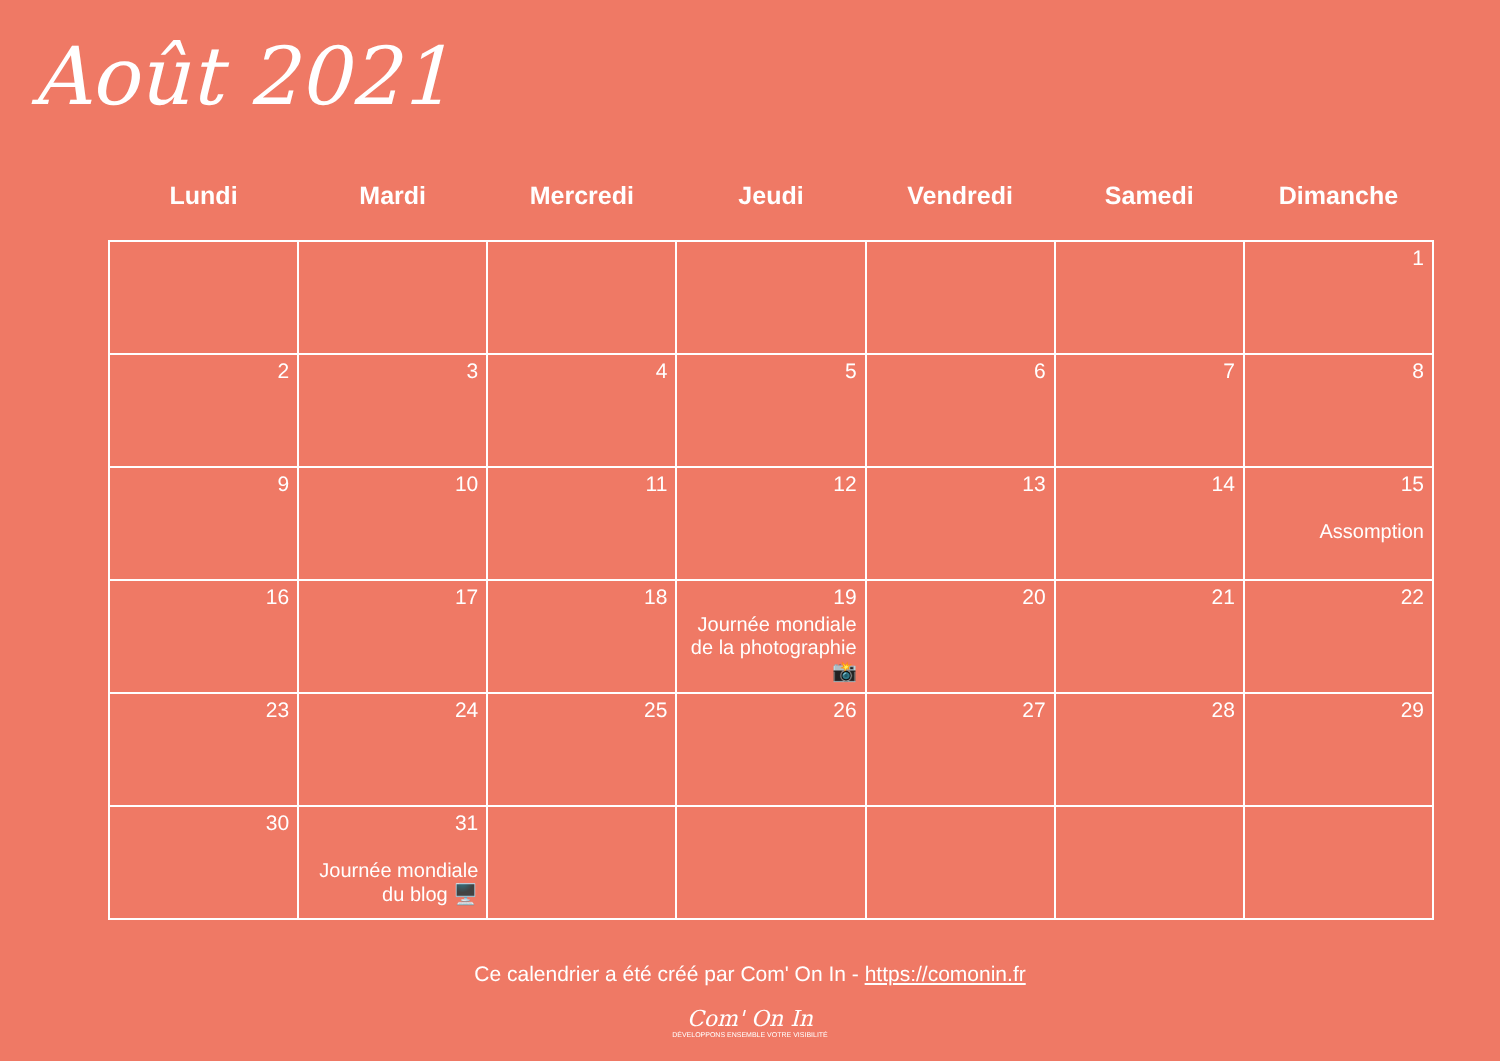Août 2021
| Lundi | Mardi | Mercredi | Jeudi | Vendredi | Samedi | Dimanche |
| --- | --- | --- | --- | --- | --- | --- |
| | | | | | | 1 |
| 2 | 3 | 4 | 5 | 6 | 7 | 8 |
| 9 | 10 | 11 | 12 | 13 | 14 | 15 Assomption |
| 16 | 17 | 18 | 19 Journée mondiale de la photographie 📸 | 20 | 21 | 22 |
| 23 | 24 | 25 | 26 | 27 | 28 | 29 |
| 30 | 31 Journée mondiale du blog 🖥️ | | | | | |
Ce calendrier a été créé par Com' On In - https://comonin.fr
Com' On In
DÉVELOPPONS ENSEMBLE VOTRE VISIBILITÉ